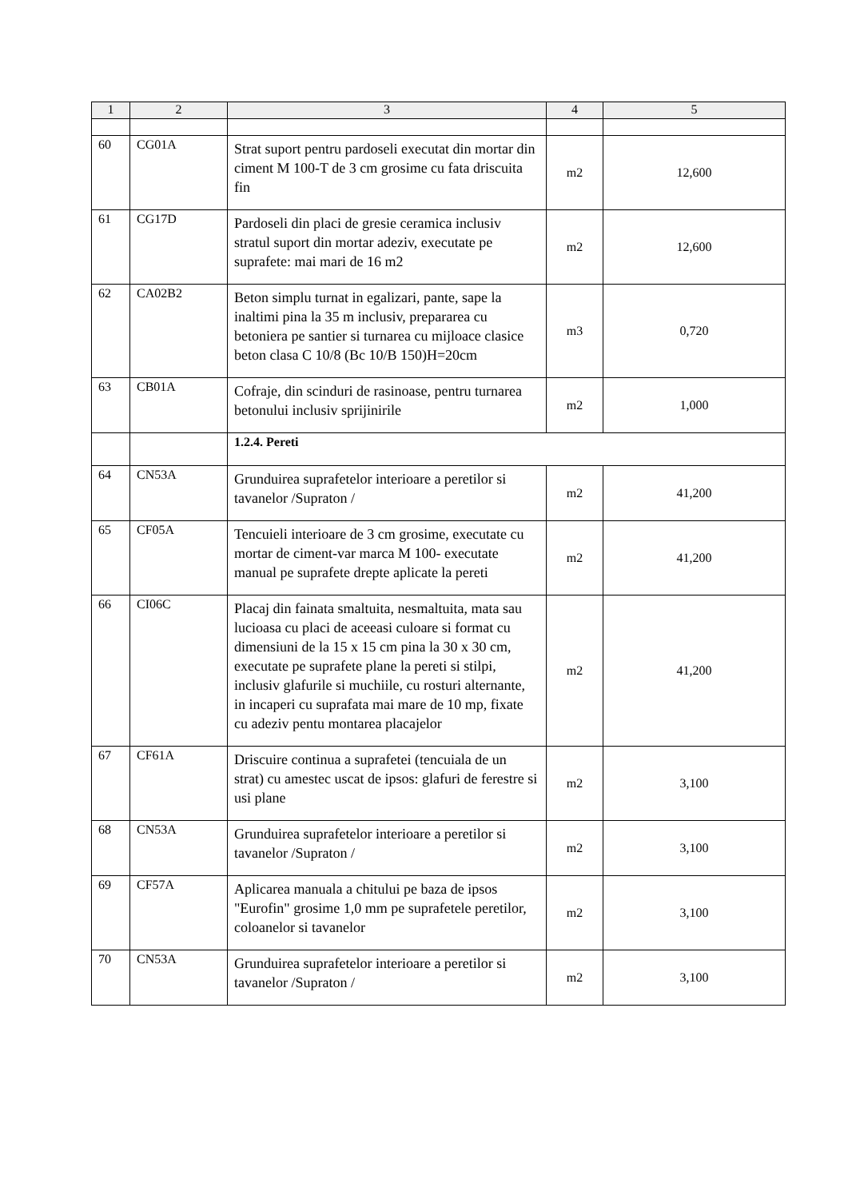| 1 | 2 | 3 | 4 | 5 |
| --- | --- | --- | --- | --- |
| 60 | CG01A | Strat suport pentru pardoseli executat din mortar din ciment M 100-T de 3 cm grosime cu fata driscuita fin | m2 | 12,600 |
| 61 | CG17D | Pardoseli din placi de gresie ceramica inclusiv stratul suport din mortar adeziv, executate pe suprafete: mai mari de 16 m2 | m2 | 12,600 |
| 62 | CA02B2 | Beton simplu turnat in egalizari, pante, sape la inaltimi pina la 35 m inclusiv, prepararea cu betoniera pe santier si turnarea cu mijloace clasice beton clasa C 10/8 (Bc 10/B 150)H=20cm | m3 | 0,720 |
| 63 | CB01A | Cofraje, din scinduri de rasinoase, pentru turnarea betonului inclusiv sprijinirile | m2 | 1,000 |
| | | 1.2.4. Pereti | | |
| 64 | CN53A | Grunduirea suprafetelor interioare a peretilor si tavanelor /Supraton / | m2 | 41,200 |
| 65 | CF05A | Tencuieli interioare de 3 cm grosime, executate cu mortar de ciment-var marca M 100- executate manual pe suprafete drepte aplicate la pereti | m2 | 41,200 |
| 66 | CI06C | Placaj din fainata smaltuita, nesmaltuita, mata sau lucioasa cu placi de aceeasi culoare si format cu dimensiuni de la 15 x 15 cm pina la 30 x 30 cm, executate pe suprafete plane la pereti si stilpi, inclusiv glafurile si muchiile, cu rosturi alternante, in incaperi cu suprafata mai mare de 10 mp, fixate cu adeziv pentu montarea placajelor | m2 | 41,200 |
| 67 | CF61A | Driscuire continua a suprafetei (tencuiala de un strat) cu amestec uscat de ipsos: glafuri de ferestre si usi plane | m2 | 3,100 |
| 68 | CN53A | Grunduirea suprafetelor interioare a peretilor si tavanelor /Supraton / | m2 | 3,100 |
| 69 | CF57A | Aplicarea manuala a chitului pe baza de ipsos "Eurofin" grosime 1,0 mm pe suprafetele peretilor, coloanelor si tavanelor | m2 | 3,100 |
| 70 | CN53A | Grunduirea suprafetelor interioare a peretilor si tavanelor /Supraton / | m2 | 3,100 |